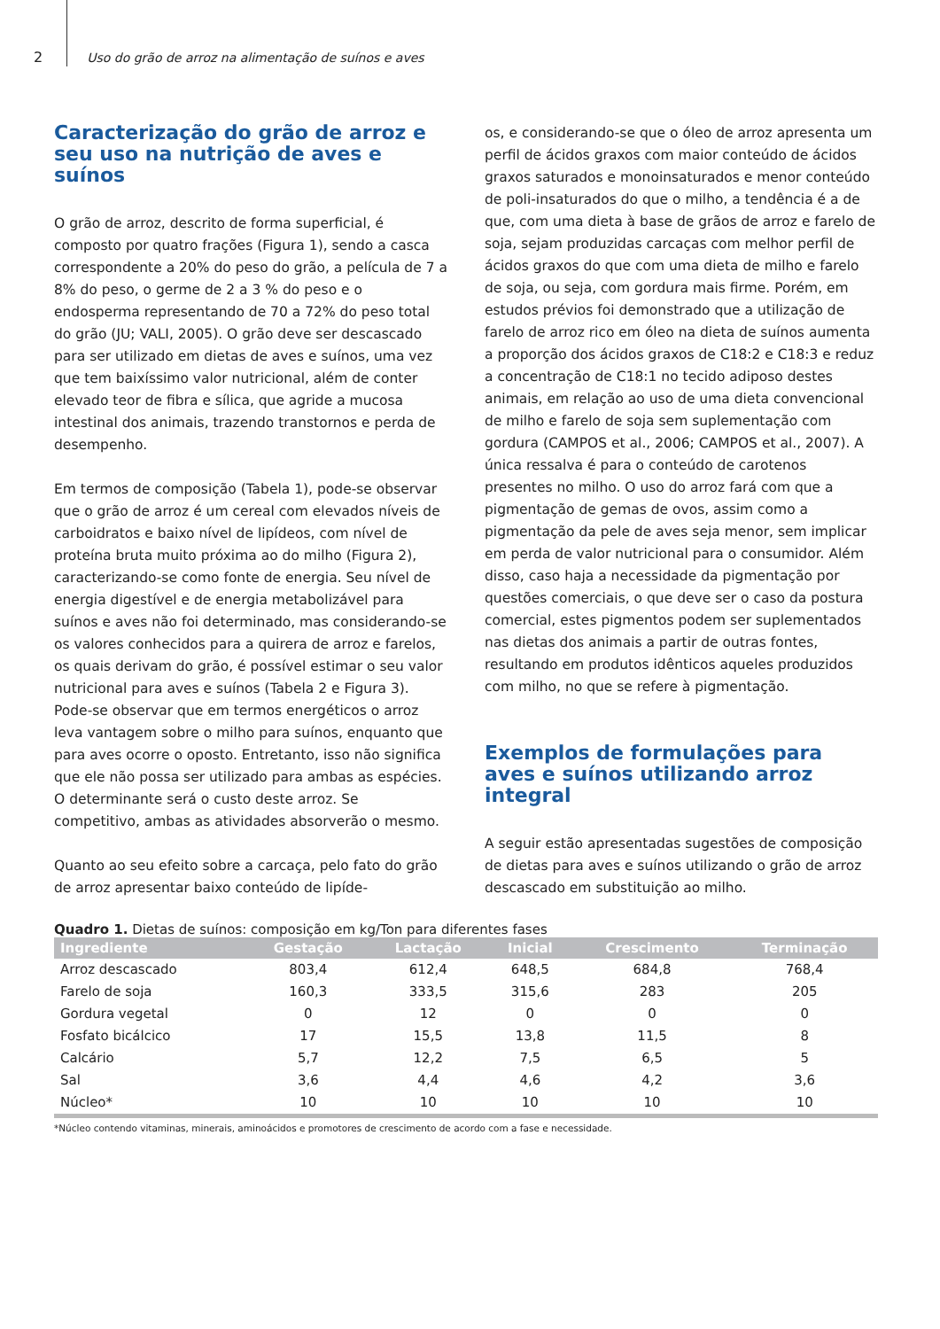2 Uso do grão de arroz na alimentação de suínos e aves
Caracterização do grão de arroz e seu uso na nutrição de aves e suínos
O grão de arroz, descrito de forma superficial, é composto por quatro frações (Figura 1), sendo a casca correspondente a 20% do peso do grão, a película de 7 a 8% do peso, o germe de 2 a 3 % do peso e o endosperma representando de 70 a 72% do peso total do grão (JU; VALI, 2005). O grão deve ser descascado para ser utilizado em dietas de aves e suínos, uma vez que tem baixíssimo valor nutricional, além de conter elevado teor de fibra e sílica, que agride a mucosa intestinal dos animais, trazendo transtornos e perda de desempenho.
Em termos de composição (Tabela 1), pode-se observar que o grão de arroz é um cereal com elevados níveis de carboidratos e baixo nível de lipídeos, com nível de proteína bruta muito próxima ao do milho (Figura 2), caracterizando-se como fonte de energia. Seu nível de energia digestível e de energia metabolizável para suínos e aves não foi determinado, mas considerando-se os valores conhecidos para a quirera de arroz e farelos, os quais derivam do grão, é possível estimar o seu valor nutricional para aves e suínos (Tabela 2 e Figura 3). Pode-se observar que em termos energéticos o arroz leva vantagem sobre o milho para suínos, enquanto que para aves ocorre o oposto. Entretanto, isso não significa que ele não possa ser utilizado para ambas as espécies. O determinante será o custo deste arroz. Se competitivo, ambas as atividades absorverão o mesmo.
Quanto ao seu efeito sobre a carcaça, pelo fato do grão de arroz apresentar baixo conteúdo de lipíde-
os, e considerando-se que o óleo de arroz apresenta um perfil de ácidos graxos com maior conteúdo de ácidos graxos saturados e monoinsaturados e menor conteúdo de poli-insaturados do que o milho, a tendência é a de que, com uma dieta à base de grãos de arroz e farelo de soja, sejam produzidas carcaças com melhor perfil de ácidos graxos do que com uma dieta de milho e farelo de soja, ou seja, com gordura mais firme. Porém, em estudos prévios foi demonstrado que a utilização de farelo de arroz rico em óleo na dieta de suínos aumenta a proporção dos ácidos graxos de C18:2 e C18:3 e reduz a concentração de C18:1 no tecido adiposo destes animais, em relação ao uso de uma dieta convencional de milho e farelo de soja sem suplementação com gordura (CAMPOS et al., 2006; CAMPOS et al., 2007). A única ressalva é para o conteúdo de carotenos presentes no milho. O uso do arroz fará com que a pigmentação de gemas de ovos, assim como a pigmentação da pele de aves seja menor, sem implicar em perda de valor nutricional para o consumidor. Além disso, caso haja a necessidade da pigmentação por questões comerciais, o que deve ser o caso da postura comercial, estes pigmentos podem ser suplementados nas dietas dos animais a partir de outras fontes, resultando em produtos idênticos aqueles produzidos com milho, no que se refere à pigmentação.
Exemplos de formulações para aves e suínos utilizando arroz integral
A seguir estão apresentadas sugestões de composição de dietas para aves e suínos utilizando o grão de arroz descascado em substituição ao milho.
Quadro 1. Dietas de suínos: composição em kg/Ton para diferentes fases
| Ingrediente | Gestação | Lactação | Inicial | Crescimento | Terminação |
| --- | --- | --- | --- | --- | --- |
| Arroz descascado | 803,4 | 612,4 | 648,5 | 684,8 | 768,4 |
| Farelo de soja | 160,3 | 333,5 | 315,6 | 283 | 205 |
| Gordura vegetal | 0 | 12 | 0 | 0 | 0 |
| Fosfato bicálcico | 17 | 15,5 | 13,8 | 11,5 | 8 |
| Calcário | 5,7 | 12,2 | 7,5 | 6,5 | 5 |
| Sal | 3,6 | 4,4 | 4,6 | 4,2 | 3,6 |
| Núcleo* | 10 | 10 | 10 | 10 | 10 |
*Núcleo contendo vitaminas, minerais, aminoácidos e promotores de crescimento de acordo com a fase e necessidade.